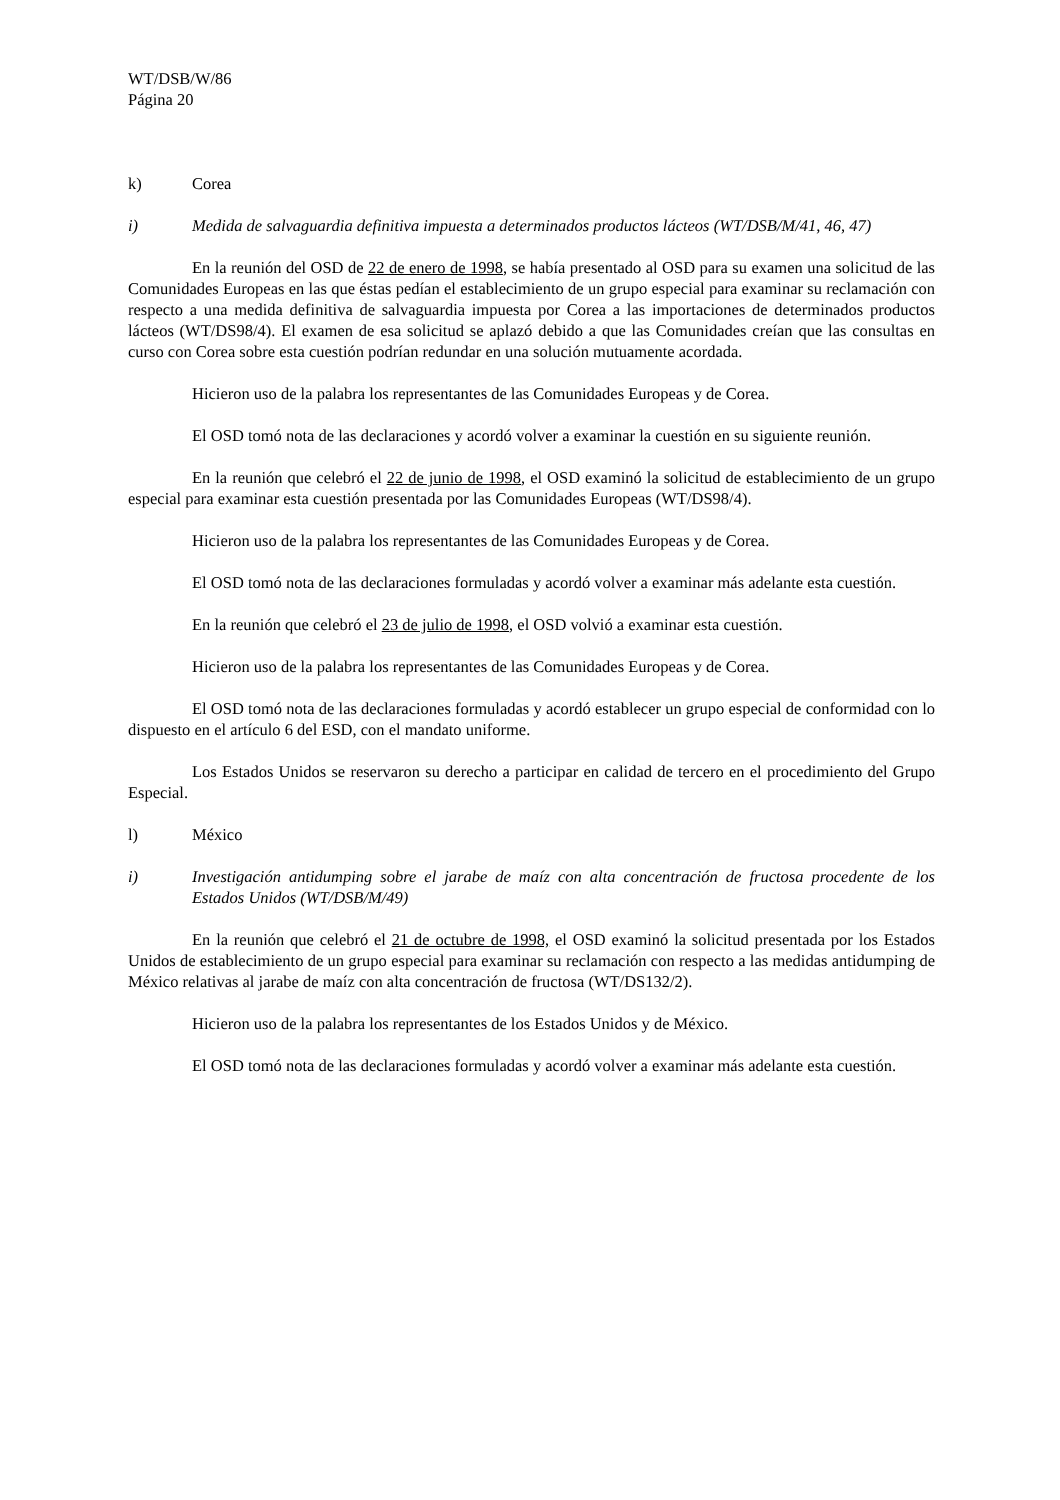WT/DSB/W/86
Página 20
k) Corea
i) Medida de salvaguardia definitiva impuesta a determinados productos lácteos (WT/DSB/M/41, 46, 47)
En la reunión del OSD de 22 de enero de 1998, se había presentado al OSD para su examen una solicitud de las Comunidades Europeas en las que éstas pedían el establecimiento de un grupo especial para examinar su reclamación con respecto a una medida definitiva de salvaguardia impuesta por Corea a las importaciones de determinados productos lácteos (WT/DS98/4). El examen de esa solicitud se aplazó debido a que las Comunidades creían que las consultas en curso con Corea sobre esta cuestión podrían redundar en una solución mutuamente acordada.
Hicieron uso de la palabra los representantes de las Comunidades Europeas y de Corea.
El OSD tomó nota de las declaraciones y acordó volver a examinar la cuestión en su siguiente reunión.
En la reunión que celebró el 22 de junio de 1998, el OSD examinó la solicitud de establecimiento de un grupo especial para examinar esta cuestión presentada por las Comunidades Europeas (WT/DS98/4).
Hicieron uso de la palabra los representantes de las Comunidades Europeas y de Corea.
El OSD tomó nota de las declaraciones formuladas y acordó volver a examinar más adelante esta cuestión.
En la reunión que celebró el 23 de julio de 1998, el OSD volvió a examinar esta cuestión.
Hicieron uso de la palabra los representantes de las Comunidades Europeas y de Corea.
El OSD tomó nota de las declaraciones formuladas y acordó establecer un grupo especial de conformidad con lo dispuesto en el artículo 6 del ESD, con el mandato uniforme.
Los Estados Unidos se reservaron su derecho a participar en calidad de tercero en el procedimiento del Grupo Especial.
l) México
i) Investigación antidumping sobre el jarabe de maíz con alta concentración de fructosa procedente de los Estados Unidos (WT/DSB/M/49)
En la reunión que celebró el 21 de octubre de 1998, el OSD examinó la solicitud presentada por los Estados Unidos de establecimiento de un grupo especial para examinar su reclamación con respecto a las medidas antidumping de México relativas al jarabe de maíz con alta concentración de fructosa (WT/DS132/2).
Hicieron uso de la palabra los representantes de los Estados Unidos y de México.
El OSD tomó nota de las declaraciones formuladas y acordó volver a examinar más adelante esta cuestión.